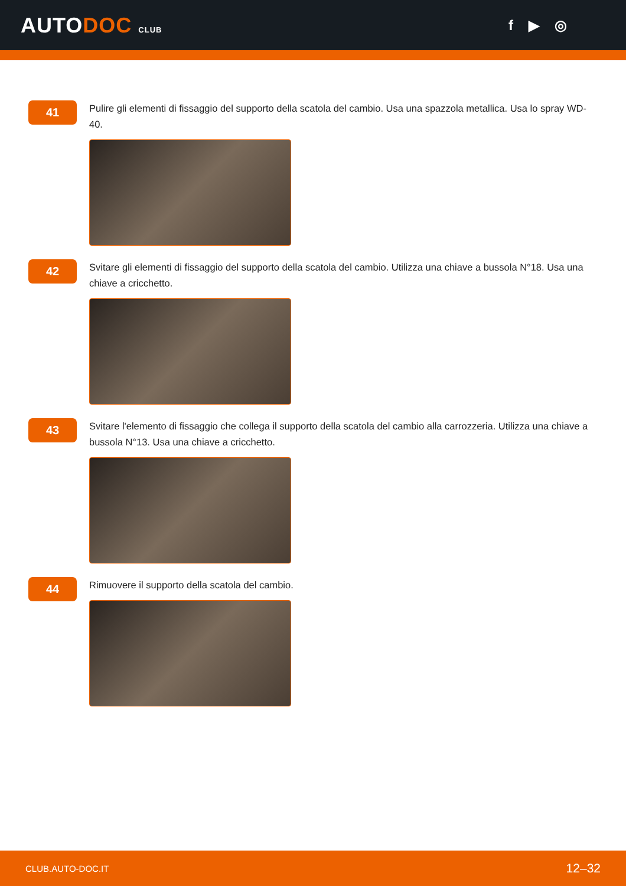AUTODOC CLUB
f ▶ ◎
41
Pulire gli elementi di fissaggio del supporto della scatola del cambio. Usa una spazzola metallica. Usa lo spray WD-40.
42
Svitare gli elementi di fissaggio del supporto della scatola del cambio. Utilizza una chiave a bussola N°18. Usa una chiave a cricchetto.
43
Svitare l'elemento di fissaggio che collega il supporto della scatola del cambio alla carrozzeria. Utilizza una chiave a bussola N°13. Usa una chiave a cricchetto.
44
Rimuovere il supporto della scatola del cambio.
CLUB.AUTO-DOC.IT 12–32